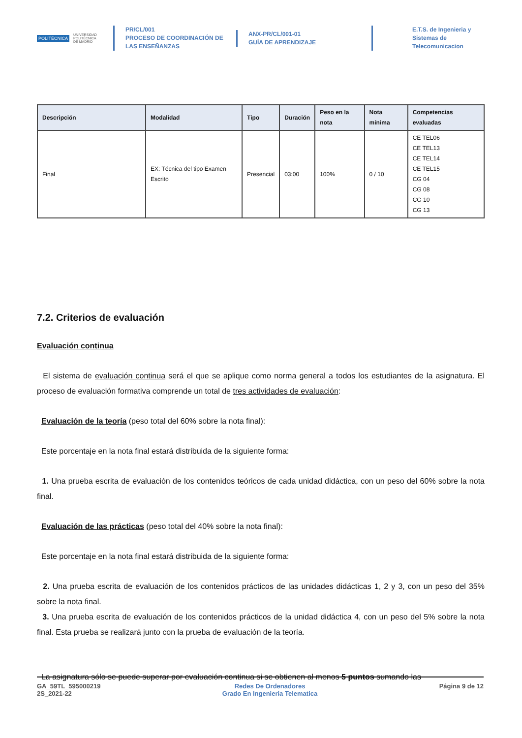POLITÉCNICA UNIVERSIDAD
POLITÉCNICA
DE MADRID
PR/CL/001
PROCESO DE COORDINACIÓN DE
LAS ENSEÑANZAS
ANX-PR/CL/001-01
GUÍA DE APRENDIZAJE
E.T.S. de Ingenieria y
Sistemas de
Telecomunicacion
| Descripción | Modalidad | Tipo | Duración | Peso en la nota | Nota mínima | Competencias evaluadas |
| --- | --- | --- | --- | --- | --- | --- |
| Final | EX: Técnica del tipo Examen Escrito | Presencial | 03:00 | 100% | 0 / 10 | CE TEL06 CE TEL13 CE TEL14 CE TEL15 CG 04 CG 08 CG 10 CG 13 |
7.2. Criterios de evaluación
Evaluación continua
El sistema de evaluación continua será el que se aplique como norma general a todos los estudiantes de la asignatura. El proceso de evaluación formativa comprende un total de tres actividades de evaluación:
Evaluación de la teoría (peso total del 60% sobre la nota final):
Este porcentaje en la nota final estará distribuida de la siguiente forma:
1. Una prueba escrita de evaluación de los contenidos teóricos de cada unidad didáctica, con un peso del 60% sobre la nota final.
Evaluación de las prácticas (peso total del 40% sobre la nota final):
Este porcentaje en la nota final estará distribuida de la siguiente forma:
2. Una prueba escrita de evaluación de los contenidos prácticos de las unidades didácticas 1, 2 y 3, con un peso del 35% sobre la nota final.
3. Una prueba escrita de evaluación de los contenidos prácticos de la unidad didáctica 4, con un peso del 5% sobre la nota final. Esta prueba se realizará junto con la prueba de evaluación de la teoría.
La asignatura sólo se puede superar por evaluación continua si se obtienen al menos 5 puntos sumando las
GA_59TL_595000219
2S_2021-22
Redes De Ordenadores
Grado En Ingenieria Telematica
Página 9 de 12